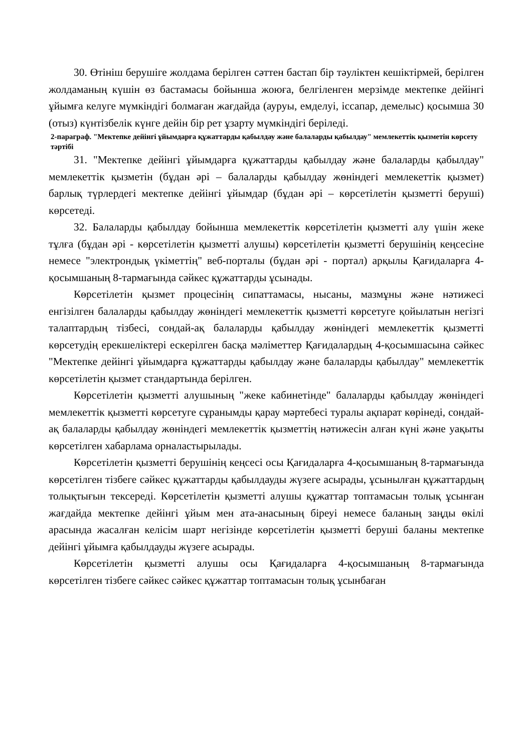30. Өтініш берушіге жолдама берілген сәттен бастап бір тәуліктен кешіктірмей, берілген жолдаманың күшін өз бастамасы бойынша жоюға, белгіленген мерзімде мектепке дейінгі ұйымға келуге мүмкіндігі болмаған жағдайда (ауруы, емделуі, іссапар, демелыс) қосымша 30 (отыз) күнтізбелік күнге дейін бір рет ұзарту мүмкіндігі беріледі.
2-параграф. "Мектепке дейінгі ұйымдарға құжаттарды қабылдау және балаларды қабылдау" мемлекеттік қызметін көрсету тәртібі
31. "Мектепке дейінгі ұйымдарға құжаттарды қабылдау және балаларды қабылдау" мемлекеттік қызметін (бұдан әрі – балаларды қабылдау жөніндегі мемлекеттік қызмет) барлық түрлердегі мектепке дейінгі ұйымдар (бұдан әрі – көрсетілетін қызметті беруші) көрсетеді.
32. Балаларды қабылдау бойынша мемлекеттік көрсетілетін қызметті алу үшін жеке тұлға (бұдан әрі - көрсетілетін қызметті алушы) көрсетілетін қызметті берушінің кеңсесіне немесе "электрондық үкіметтің" веб-порталы (бұдан әрі - портал) арқылы Қағидаларға 4-қосымшаның 8-тармағында сәйкес құжаттарды ұсынады.
Көрсетілетін қызмет процесінің сипаттамасы, нысаны, мазмұны және нәтижесі енгізілген балаларды қабылдау жөніндегі мемлекеттік қызметті көрсетуге қойылатын негізгі талаптардың тізбесі, сондай-ақ балаларды қабылдау жөніндегі мемлекеттік қызметті көрсетудің ерекшеліктері ескерілген басқа мәліметтер Қағидалардың 4-қосымшасына сәйкес "Мектепке дейінгі ұйымдарға құжаттарды қабылдау және балаларды қабылдау" мемлекеттік көрсетілетін қызмет стандартында берілген.
Көрсетілетін қызметті алушының "жеке кабинетінде" балаларды қабылдау жөніндегі мемлекеттік қызметті көрсетуге сұранымды қарау мәртебесі туралы ақпарат көрінеді, сондай-ақ балаларды қабылдау жөніндегі мемлекеттік қызметтің нәтижесін алған күні және уақыты көрсетілген хабарлама орналастырылады.
Көрсетілетін қызметті берушінің кеңсесі осы Қағидаларға 4-қосымшаның 8-тармағында көрсетілген тізбеге сәйкес құжаттарды қабылдауды жүзеге асырады, ұсынылған құжаттардың толықтығын тексереді. Көрсетілетін қызметті алушы құжаттар топтамасын толық ұсынған жағдайда мектепке дейінгі ұйым мен ата-анасының біреуі немесе баланың заңды өкілі арасында жасалған келісім шарт негізінде көрсетілетін қызметті беруші баланы мектепке дейінгі ұйымға қабылдауды жүзеге асырады.
Көрсетілетін қызметті алушы осы Қағидаларға 4-қосымшаның 8-тармағында көрсетілген тізбеге сәйкес сәйкес құжаттар топтамасын толық ұсынбаған